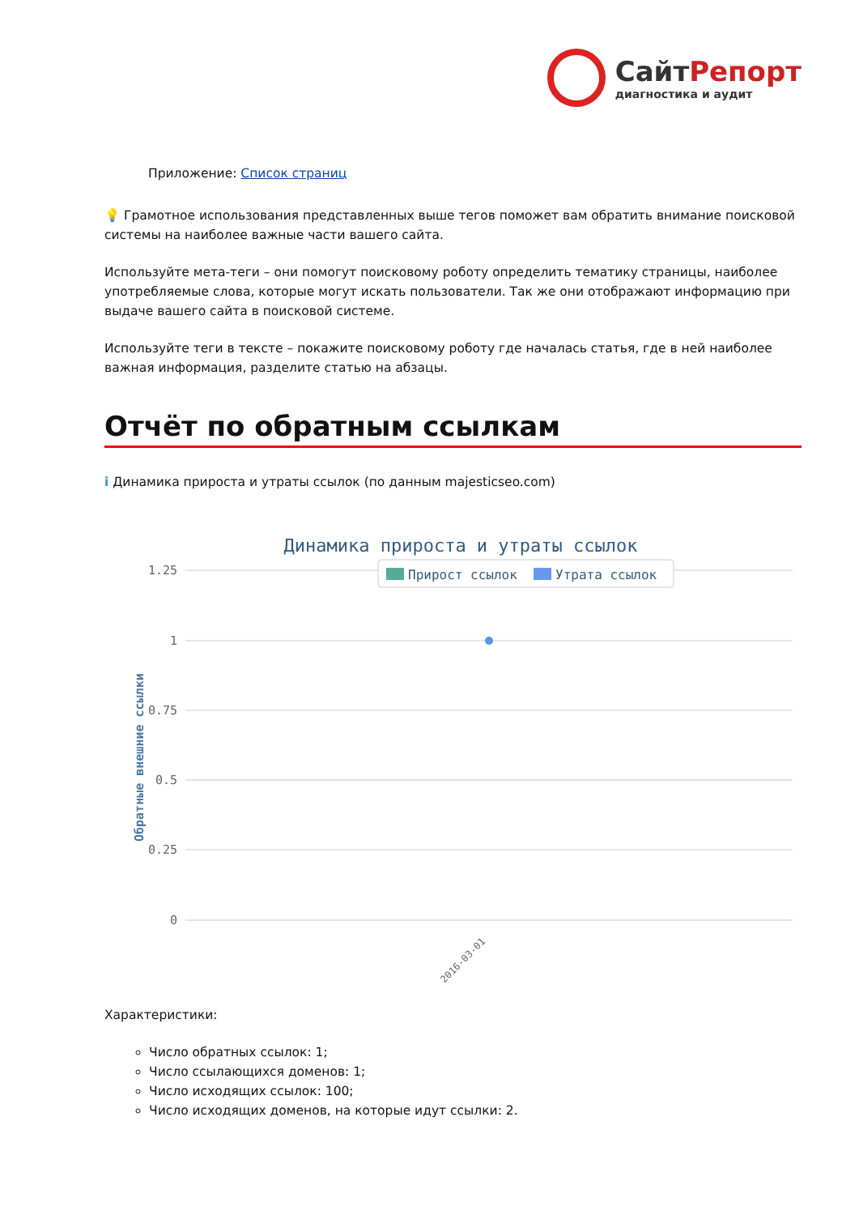СайтРепорт
диагностика и аудит
Приложение: Список страниц
💡 Грамотное использования представленных выше тегов поможет вам обратить внимание поисковой системы на наиболее важные части вашего сайта.
Используйте мета-теги – они помогут поисковому роботу определить тематику страницы, наиболее употребляемые слова, которые могут искать пользователи. Так же они отображают информацию при выдаче вашего сайта в поисковой системе.
Используйте теги в тексте – покажите поисковому роботу где началась статья, где в ней наиболее важная информация, разделите статью на абзацы.
Отчёт по обратным ссылкам
i Динамика прироста и утраты ссылок (по данным majesticseo.com)
Динамика прироста и утраты ссылок
Прирост ссылок
Утрата ссылок
1.25
1
0.75
0.5
0.25
0
Обратные внешние ссылки
2016-03-01
Характеристики:
Число обратных ссылок: 1;
Число ссылающихся доменов: 1;
Число исходящих ссылок: 100;
Число исходящих доменов, на которые идут ссылки: 2.